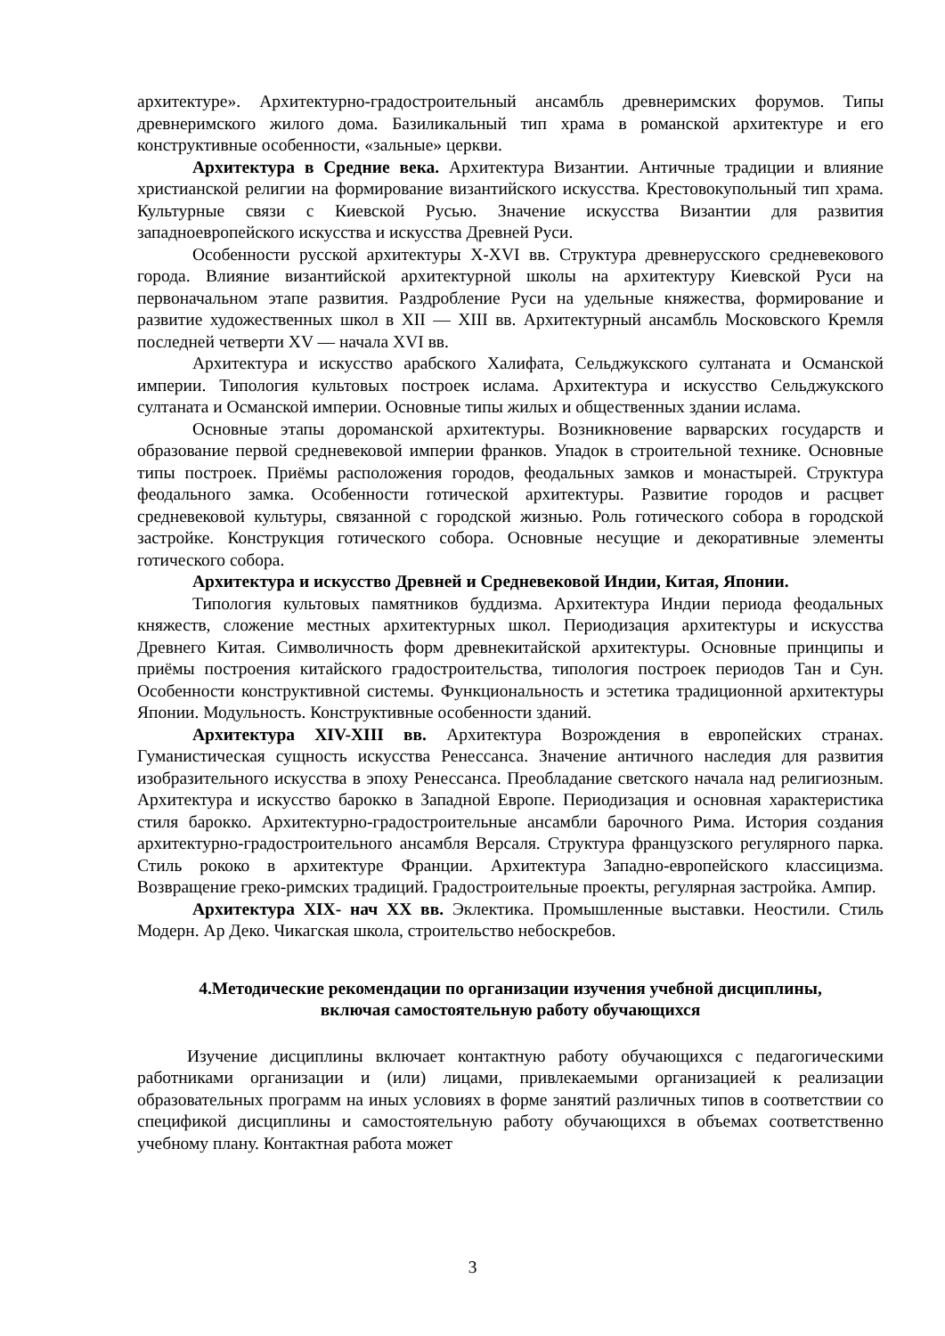архитектуре». Архитектурно-градостроительный ансамбль древнеримских форумов. Типы древнеримского жилого дома. Базиликальный тип храма в романской архитектуре и его конструктивные особенности, «зальные» церкви.
Архитектура в Средние века. Архитектура Византии. Античные традиции и влияние христианской религии на формирование византийского искусства. Крестовокупольный тип храма. Культурные связи с Киевской Русью. Значение искусства Византии для развития западноевропейского искусства и искусства Древней Руси.
Особенности русской архитектуры X-XVI вв. Структура древнерусского средневекового города. Влияние византийской архитектурной школы на архитектуру Киевской Руси на первоначальном этапе развития. Раздробление Руси на удельные княжества, формирование и развитие художественных школ в XII — XIII вв. Архитектурный ансамбль Московского Кремля последней четверти XV — начала XVI вв.
Архитектура и искусство арабского Халифата, Сельджукского султаната и Османской империи. Типология культовых построек ислама. Архитектура и искусство Сельджукского султаната и Османской империи. Основные типы жилых и общественных здании ислама.
Основные этапы дороманской архитектуры. Возникновение варварских государств и образование первой средневековой империи франков. Упадок в строительной технике. Основные типы построек. Приёмы расположения городов, феодальных замков и монастырей. Структура феодального замка. Особенности готической архитектуры. Развитие городов и расцвет средневековой культуры, связанной с городской жизнью. Роль готического собора в городской застройке. Конструкция готического собора. Основные несущие и декоративные элементы готического собора.
Архитектура и искусство Древней и Средневековой Индии, Китая, Японии.
Типология культовых памятников буддизма. Архитектура Индии периода феодальных княжеств, сложение местных архитектурных школ. Периодизация архитектуры и искусства Древнего Китая. Символичность форм древнекитайской архитектуры. Основные принципы и приёмы построения китайского градостроительства, типология построек периодов Тан и Сун. Особенности конструктивной системы. Функциональность и эстетика традиционной архитектуры Японии. Модульность. Конструктивные особенности зданий.
Архитектура XIV-XIII вв. Архитектура Возрождения в европейских странах. Гуманистическая сущность искусства Ренессанса. Значение античного наследия для развития изобразительного искусства в эпоху Ренессанса. Преобладание светского начала над религиозным. Архитектура и искусство барокко в Западной Европе. Периодизация и основная характеристика стиля барокко. Архитектурно-градостроительные ансамбли барочного Рима. История создания архитектурно-градостроительного ансамбля Версаля. Структура французского регулярного парка. Стиль рококо в архитектуре Франции. Архитектура Западно-европейского классицизма. Возвращение греко-римских традиций. Градостроительные проекты, регулярная застройка. Ампир.
Архитектура XIX- нач XX вв. Эклектика. Промышленные выставки. Неостили. Стиль Модерн. Ар Деко. Чикагская школа, строительство небоскребов.
4.Методические рекомендации по организации изучения учебной дисциплины,
включая самостоятельную работу обучающихся
Изучение дисциплины включает контактную работу обучающихся с педагогическими работниками организации и (или) лицами, привлекаемыми организацией к реализации образовательных программ на иных условиях в форме занятий различных типов в соответствии со спецификой дисциплины и самостоятельную работу обучающихся в объемах соответственно учебному плану. Контактная работа может
3